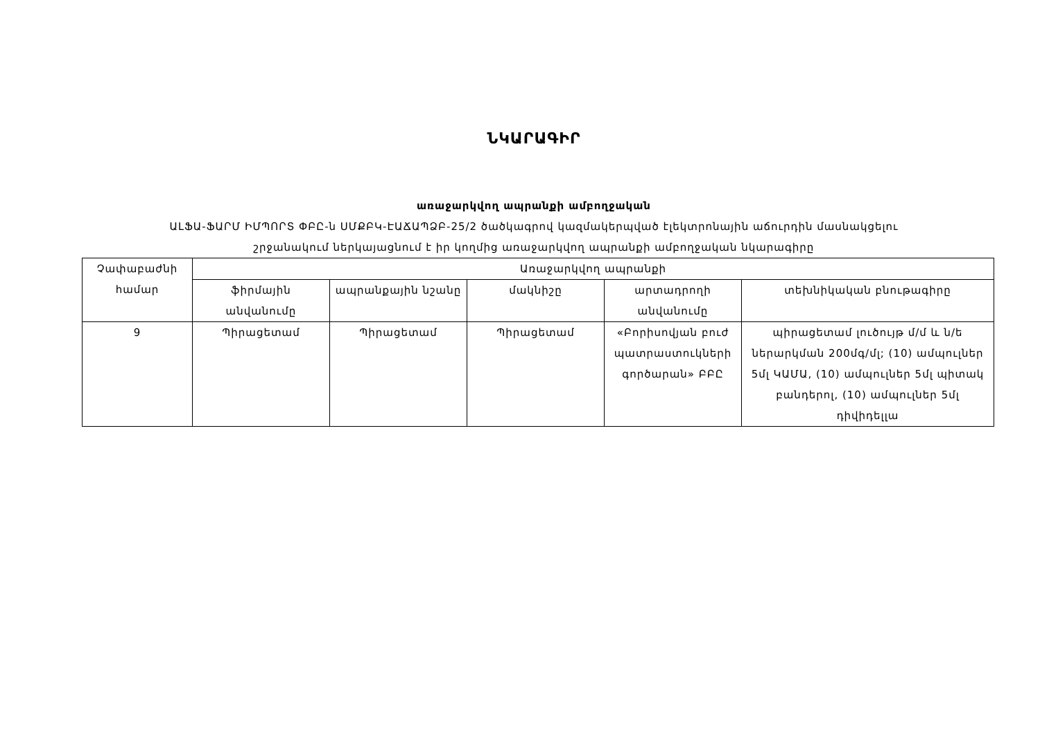ՆԿԱՐԱԳԻՐ
առաջարկվող ապրանքի ամբողջական
ԱԼՖԱ-ՖԱՐՄ ԻՄՊՈՐՏ ՓԲԸ-ն ՍՄՔԲԿ-ԷԱՃԱՊՁԲ-25/2 ծածկագրով կազմակերպված էլեկտրոնային աճուրդին մասնակցելու
շրջանակում ներկայացնում է իր կողմից առաջարկվող ապրանքի ամբողջական նկարագիրը
| Չափաբաժնի համար | Առաջարկվող ապրանքի | | | | |
| --- | --- | --- | --- | --- | --- |
| | ֆիրմային անվանումը | ապրանքային նշանը | մակնիշը | արտադրողի անվանումը | տեխնիկական բնութագիրը |
| 9 | Պիրացետամ | Պիրացետամ | Պիրացետամ | «Բորիսովյան բուժ պատրաստուկների գործարան» ԲԲԸ | պիրացետամ լուծույթ մ/մ և ն/ե ներարկման 200մգ/մլ; (10) ամպուլներ 5մլ ԿԱՄԱ, (10) ամպուլներ 5մլ պիտակ բանդերոլ, (10) ամպուլներ 5մլ դիվիդելլա |